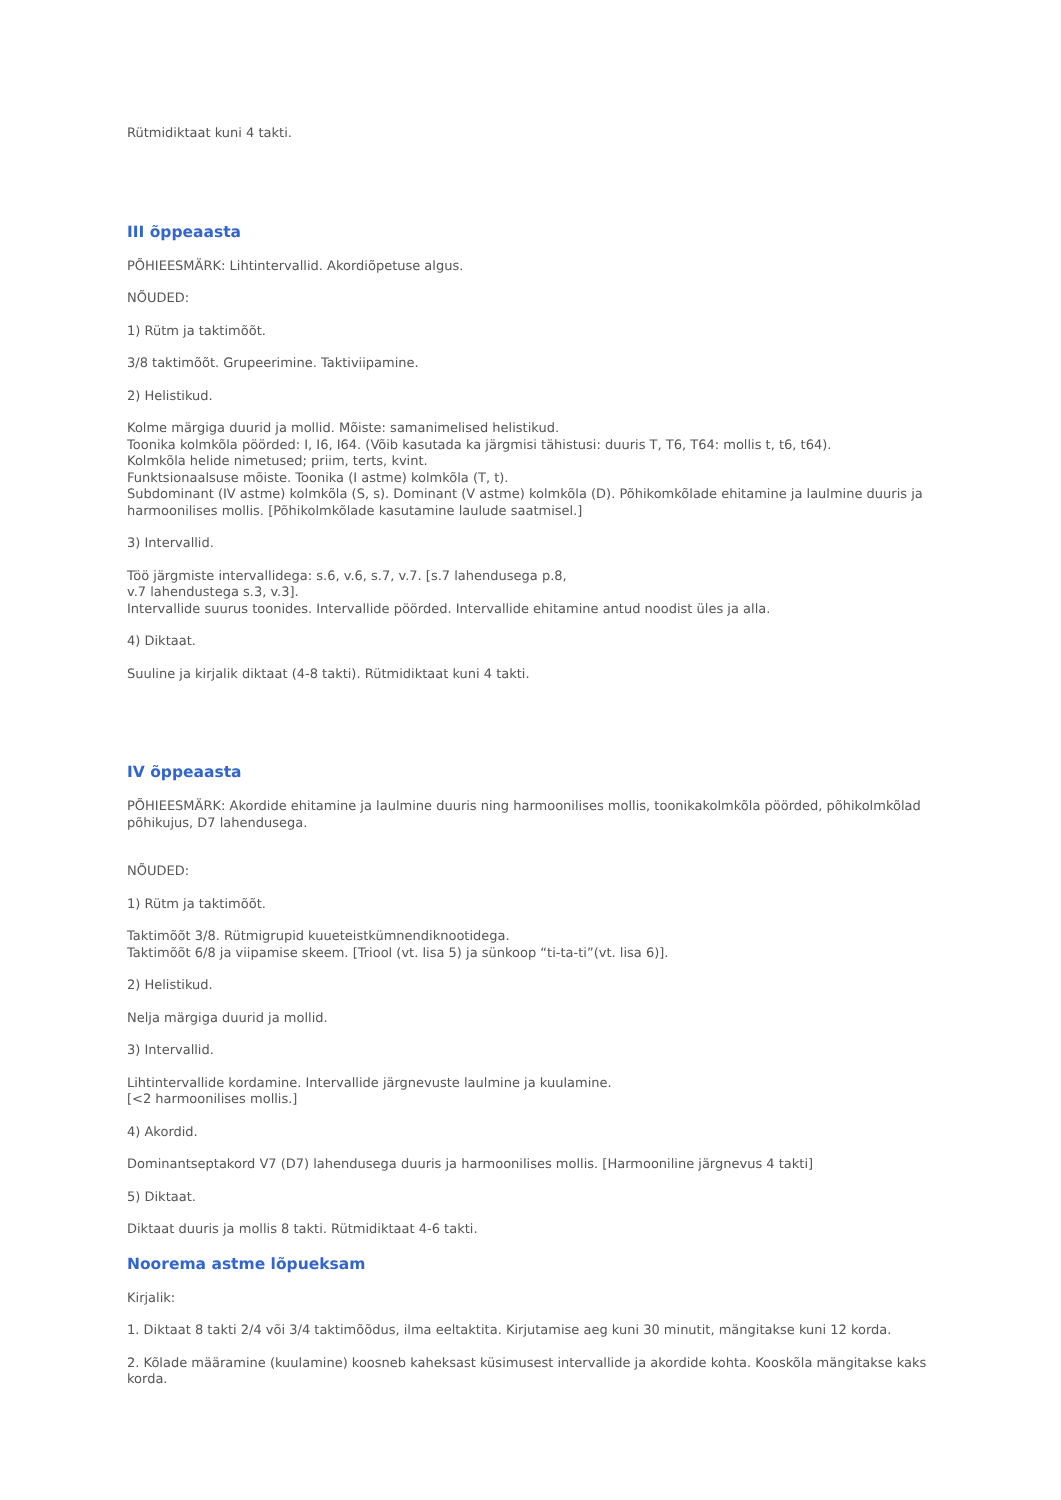Rütmidiktaat kuni 4 takti.
III õppeaasta
PÕHIEESMÄRK: Lihtintervallid. Akordiõpetuse algus.
NÕUDED:
1) Rütm ja taktimõõt.
3/8 taktimõõt. Grupeerimine. Taktiviipamine.
2) Helistikud.
Kolme märgiga duurid ja mollid. Mõiste: samanimelised helistikud.
Toonika kolmkõla pöörded: I, I6, I64. (Võib kasutada ka järgmisi tähistusi: duuris T, T6, T64: mollis t, t6, t64).
Kolmkõla helide nimetused; priim, terts, kvint.
Funktsionaalsuse mõiste. Toonika (I astme) kolmkõla (T, t).
Subdominant (IV astme) kolmkõla (S, s). Dominant (V astme) kolmkõla (D). Põhikomkõlade ehitamine ja laulmine duuris ja harmoonilises mollis. [Põhikolmkõlade kasutamine laulude saatmisel.]
3) Intervallid.
Töö järgmiste intervallidega: s.6, v.6, s.7, v.7. [s.7 lahendusega p.8,
v.7 lahendustega s.3, v.3].
Intervallide suurus toonides. Intervallide pöörded. Intervallide ehitamine antud noodist üles ja alla.
4) Diktaat.
Suuline ja kirjalik diktaat (4-8 takti). Rütmidiktaat kuni 4 takti.
IV õppeaasta
PÕHIEESMÄRK: Akordide ehitamine ja laulmine duuris ning harmoonilises mollis, toonikakolmkõla pöörded, põhikolmkõlad põhikujus, D7 lahendusega.
NÕUDED:
1) Rütm ja taktimõõt.
Taktimõõt 3/8. Rütmigrupid kuueteistkümnendiknootidega.
Taktimõõt 6/8 ja viipamise skeem. [Triool (vt. lisa 5) ja sünkoop “ti-ta-ti”(vt. lisa 6)].
2) Helistikud.
Nelja märgiga duurid ja mollid.
3) Intervallid.
Lihtintervallide kordamine. Intervallide järgnevuste laulmine ja kuulamine.
[<2 harmoonilises mollis.]
4) Akordid.
Dominantseptakord V7 (D7) lahendusega duuris ja harmoonilises mollis. [Harmooniline järgnevus 4 takti]
5) Diktaat.
Diktaat duuris ja mollis 8 takti. Rütmidiktaat 4-6 takti.
Noorema astme lõpueksam
Kirjalik:
1. Diktaat 8 takti 2/4 või 3/4 taktimõõdus, ilma eeltaktita. Kirjutamise aeg kuni 30 minutit, mängitakse kuni 12 korda.
2. Kõlade määramine (kuulamine) koosneb kaheksast küsimusest intervallide ja akordide kohta. Kooskõla mängitakse kaks korda.